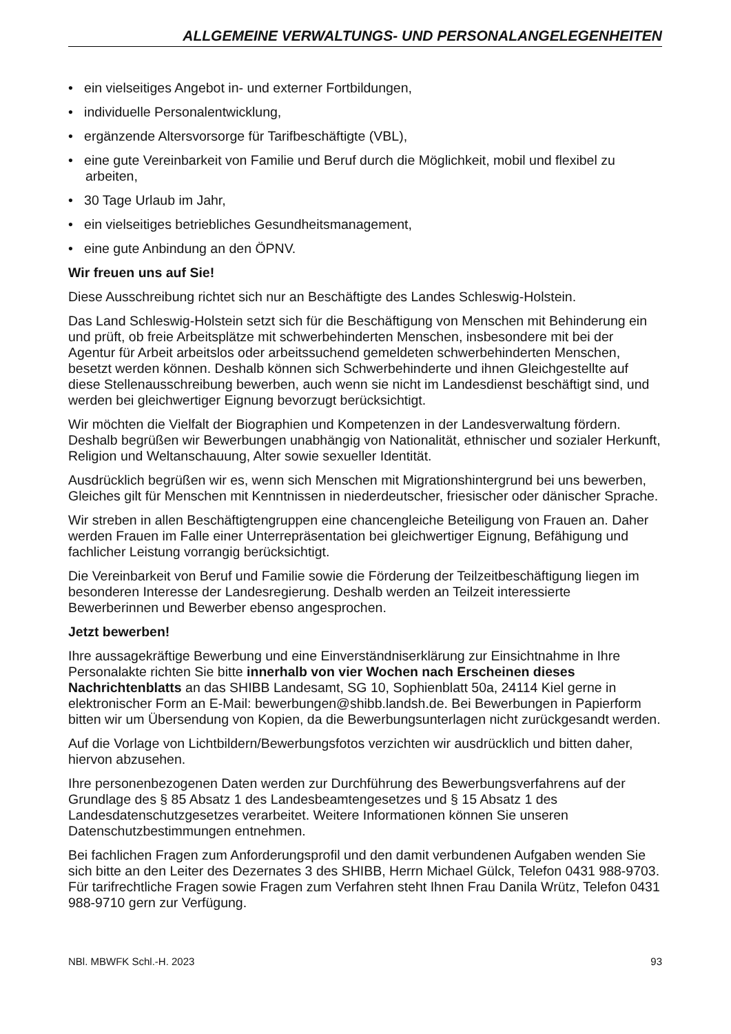ALLGEMEINE VERWALTUNGS- UND PERSONALANGELEGENHEITEN
• ein vielseitiges Angebot in- und externer Fortbildungen,
• individuelle Personalentwicklung,
• ergänzende Altersvorsorge für Tarifbeschäftigte (VBL),
• eine gute Vereinbarkeit von Familie und Beruf durch die Möglichkeit, mobil und flexibel zu arbeiten,
• 30 Tage Urlaub im Jahr,
• ein vielseitiges betriebliches Gesundheitsmanagement,
• eine gute Anbindung an den ÖPNV.
Wir freuen uns auf Sie!
Diese Ausschreibung richtet sich nur an Beschäftigte des Landes Schleswig-Holstein.
Das Land Schleswig-Holstein setzt sich für die Beschäftigung von Menschen mit Behinderung ein und prüft, ob freie Arbeitsplätze mit schwerbehinderten Menschen, insbesondere mit bei der Agentur für Arbeit arbeitslos oder arbeitssuchend gemeldeten schwerbehinderten Menschen, besetzt werden können. Deshalb können sich Schwerbehinderte und ihnen Gleichgestellte auf diese Stellenausschreibung bewerben, auch wenn sie nicht im Landesdienst beschäftigt sind, und werden bei gleichwertiger Eignung bevorzugt berücksichtigt.
Wir möchten die Vielfalt der Biographien und Kompetenzen in der Landesverwaltung fördern. Deshalb begrüßen wir Bewerbungen unabhängig von Nationalität, ethnischer und sozialer Herkunft, Religion und Weltanschauung, Alter sowie sexueller Identität.
Ausdrücklich begrüßen wir es, wenn sich Menschen mit Migrationshintergrund bei uns bewerben, Gleiches gilt für Menschen mit Kenntnissen in niederdeutscher, friesischer oder dänischer Sprache.
Wir streben in allen Beschäftigtengruppen eine chancengleiche Beteiligung von Frauen an. Daher werden Frauen im Falle einer Unterrepräsentation bei gleichwertiger Eignung, Befähigung und fachlicher Leistung vorrangig berücksichtigt.
Die Vereinbarkeit von Beruf und Familie sowie die Förderung der Teilzeitbeschäftigung liegen im besonderen Interesse der Landesregierung. Deshalb werden an Teilzeit interessierte Bewerberinnen und Bewerber ebenso angesprochen.
Jetzt bewerben!
Ihre aussagekräftige Bewerbung und eine Einverständniserklärung zur Einsichtnahme in Ihre Personalakte richten Sie bitte innerhalb von vier Wochen nach Erscheinen dieses Nachrichtenblatts an das SHIBB Landesamt, SG 10, Sophienblatt 50a, 24114 Kiel gerne in elektronischer Form an E-Mail: bewerbungen@shibb.landsh.de. Bei Bewerbungen in Papierform bitten wir um Übersendung von Kopien, da die Bewerbungsunterlagen nicht zurückgesandt werden.
Auf die Vorlage von Lichtbildern/Bewerbungsfotos verzichten wir ausdrücklich und bitten daher, hiervon abzusehen.
Ihre personenbezogenen Daten werden zur Durchführung des Bewerbungsverfahrens auf der Grundlage des § 85 Absatz 1 des Landesbeamtengesetzes und § 15 Absatz 1 des Landesdatenschutzgesetzes verarbeitet. Weitere Informationen können Sie unseren Datenschutzbestimmungen entnehmen.
Bei fachlichen Fragen zum Anforderungsprofil und den damit verbundenen Aufgaben wenden Sie sich bitte an den Leiter des Dezernates 3 des SHIBB, Herrn Michael Gülck, Telefon 0431 988-9703. Für tarifrechtliche Fragen sowie Fragen zum Verfahren steht Ihnen Frau Danila Wrütz, Telefon 0431 988-9710 gern zur Verfügung.
NBl. MBWFK Schl.-H. 2023 93